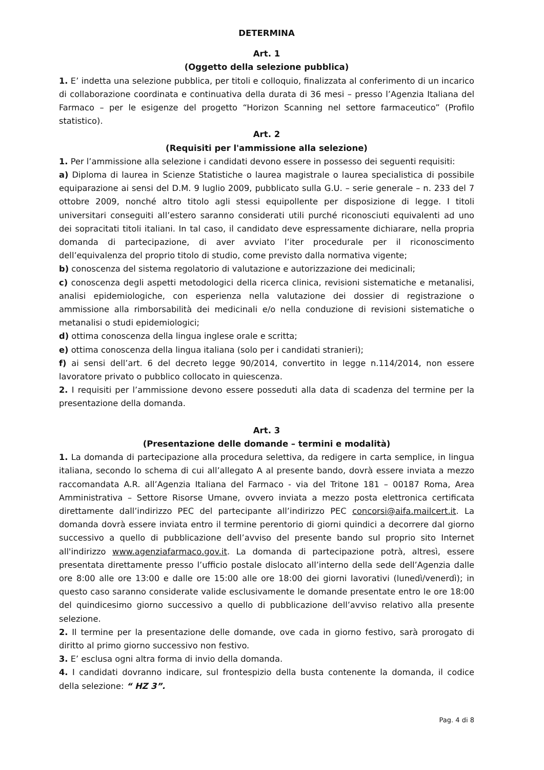DETERMINA
Art. 1
(Oggetto della selezione pubblica)
1. E’ indetta una selezione pubblica, per titoli e colloquio, finalizzata al conferimento di un incarico di collaborazione coordinata e continuativa della durata di 36 mesi – presso l’Agenzia Italiana del Farmaco – per le esigenze del progetto “Horizon Scanning nel settore farmaceutico” (Profilo statistico).
Art. 2
(Requisiti per l'ammissione alla selezione)
1. Per l’ammissione alla selezione i candidati devono essere in possesso dei seguenti requisiti:
a) Diploma di laurea in Scienze Statistiche o laurea magistrale o laurea specialistica di possibile equiparazione ai sensi del D.M. 9 luglio 2009, pubblicato sulla G.U. – serie generale – n. 233 del 7 ottobre 2009, nonché altro titolo agli stessi equipollente per disposizione di legge. I titoli universitari conseguiti all’estero saranno considerati utili purché riconosciuti equivalenti ad uno dei sopracitati titoli italiani. In tal caso, il candidato deve espressamente dichiarare, nella propria domanda di partecipazione, di aver avviato l’iter procedurale per il riconoscimento dell’equivalenza del proprio titolo di studio, come previsto dalla normativa vigente;
b) conoscenza del sistema regolatorio di valutazione e autorizzazione dei medicinali;
c) conoscenza degli aspetti metodologici della ricerca clinica, revisioni sistematiche e metanalisi, analisi epidemiologiche, con esperienza nella valutazione dei dossier di registrazione o ammissione alla rimborsabilità dei medicinali e/o nella conduzione di revisioni sistematiche o metanalisi o studi epidemiologici;
d) ottima conoscenza della lingua inglese orale e scritta;
e) ottima conoscenza della lingua italiana (solo per i candidati stranieri);
f) ai sensi dell’art. 6 del decreto legge 90/2014, convertito in legge n.114/2014, non essere lavoratore privato o pubblico collocato in quiescenza.
2. I requisiti per l’ammissione devono essere posseduti alla data di scadenza del termine per la presentazione della domanda.
Art. 3
(Presentazione delle domande – termini e modalità)
1. La domanda di partecipazione alla procedura selettiva, da redigere in carta semplice, in lingua italiana, secondo lo schema di cui all’allegato A al presente bando, dovrà essere inviata a mezzo raccomandata A.R. all’Agenzia Italiana del Farmaco - via del Tritone 181 – 00187 Roma, Area Amministrativa – Settore Risorse Umane, ovvero inviata a mezzo posta elettronica certificata direttamente dall’indirizzo PEC del partecipante all’indirizzo PEC concorsi@aifa.mailcert.it. La domanda dovrà essere inviata entro il termine perentorio di giorni quindici a decorrere dal giorno successivo a quello di pubblicazione dell’avviso del presente bando sul proprio sito Internet all'indirizzo www.agenziafarmaco.gov.it. La domanda di partecipazione potrà, altresì, essere presentata direttamente presso l’ufficio postale dislocato all’interno della sede dell’Agenzia dalle ore 8:00 alle ore 13:00 e dalle ore 15:00 alle ore 18:00 dei giorni lavorativi (lunedì/venerdì); in questo caso saranno considerate valide esclusivamente le domande presentate entro le ore 18:00 del quindicesimo giorno successivo a quello di pubblicazione dell’avviso relativo alla presente selezione.
2. Il termine per la presentazione delle domande, ove cada in giorno festivo, sarà prorogato di diritto al primo giorno successivo non festivo.
3. E’ esclusa ogni altra forma di invio della domanda.
4. I candidati dovranno indicare, sul frontespizio della busta contenente la domanda, il codice della selezione: “ HZ 3”.
Pag. 4 di 8